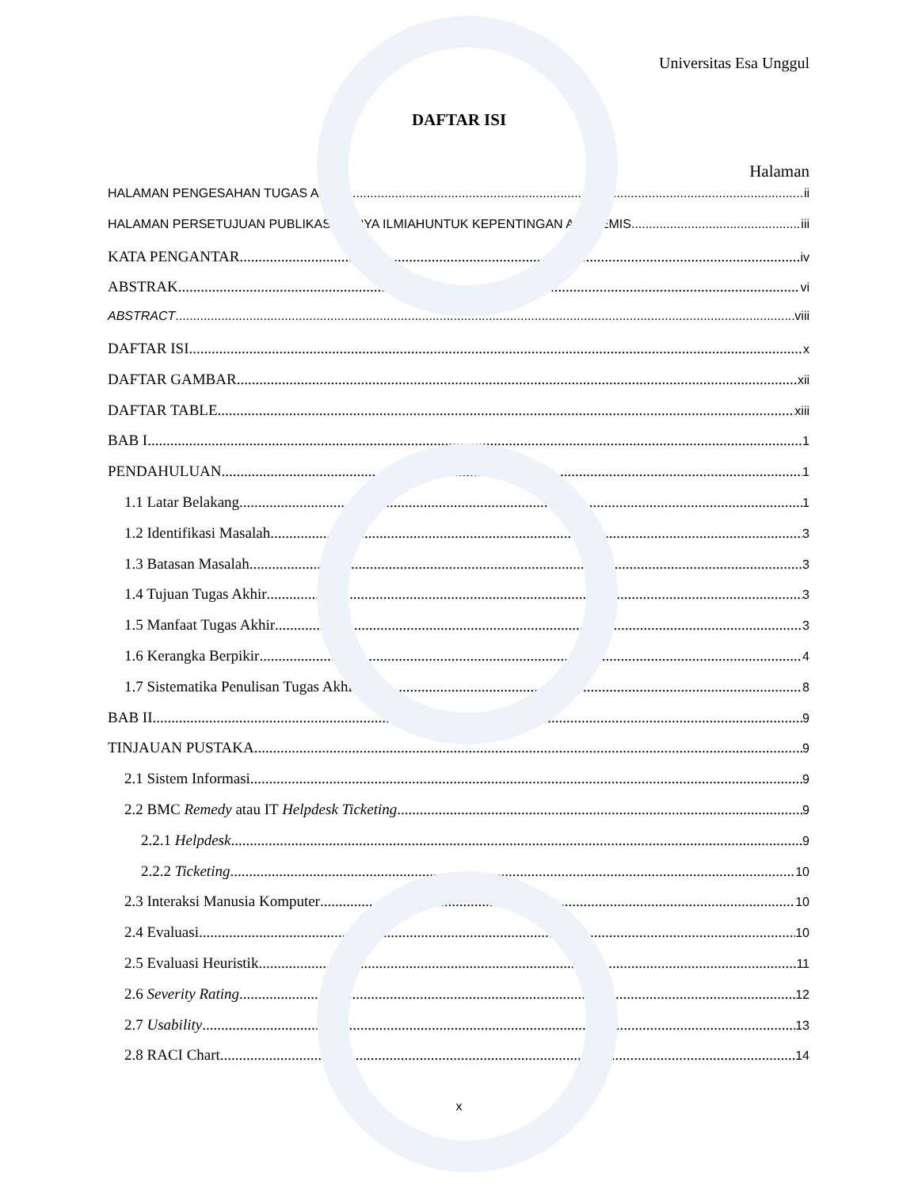Universitas Esa Unggul
DAFTAR ISI
Halaman
HALAMAN PENGESAHAN TUGAS AKHIR ii
HALAMAN PERSETUJUAN PUBLIKASI KARYA ILMIAHUNTUK KEPENTINGAN AKADEMIS iii
KATA PENGANTAR iv
ABSTRAK vi
ABSTRACT viii
DAFTAR ISI x
DAFTAR GAMBAR xii
DAFTAR TABLE xiii
BAB I 1
PENDAHULUAN 1
1.1 Latar Belakang 1
1.2 Identifikasi Masalah 3
1.3 Batasan Masalah 3
1.4 Tujuan Tugas Akhir 3
1.5 Manfaat Tugas Akhir 3
1.6 Kerangka Berpikir 4
1.7 Sistematika Penulisan Tugas Akhir 8
BAB II 9
TINJAUAN PUSTAKA 9
2.1 Sistem Informasi 9
2.2 BMC Remedy atau IT Helpdesk Ticketing 9
2.2.1 Helpdesk 9
2.2.2 Ticketing 10
2.3 Interaksi Manusia Komputer 10
2.4 Evaluasi 10
2.5 Evaluasi Heuristik 11
2.6 Severity Rating 12
2.7 Usability 13
2.8 RACI Chart 14
x